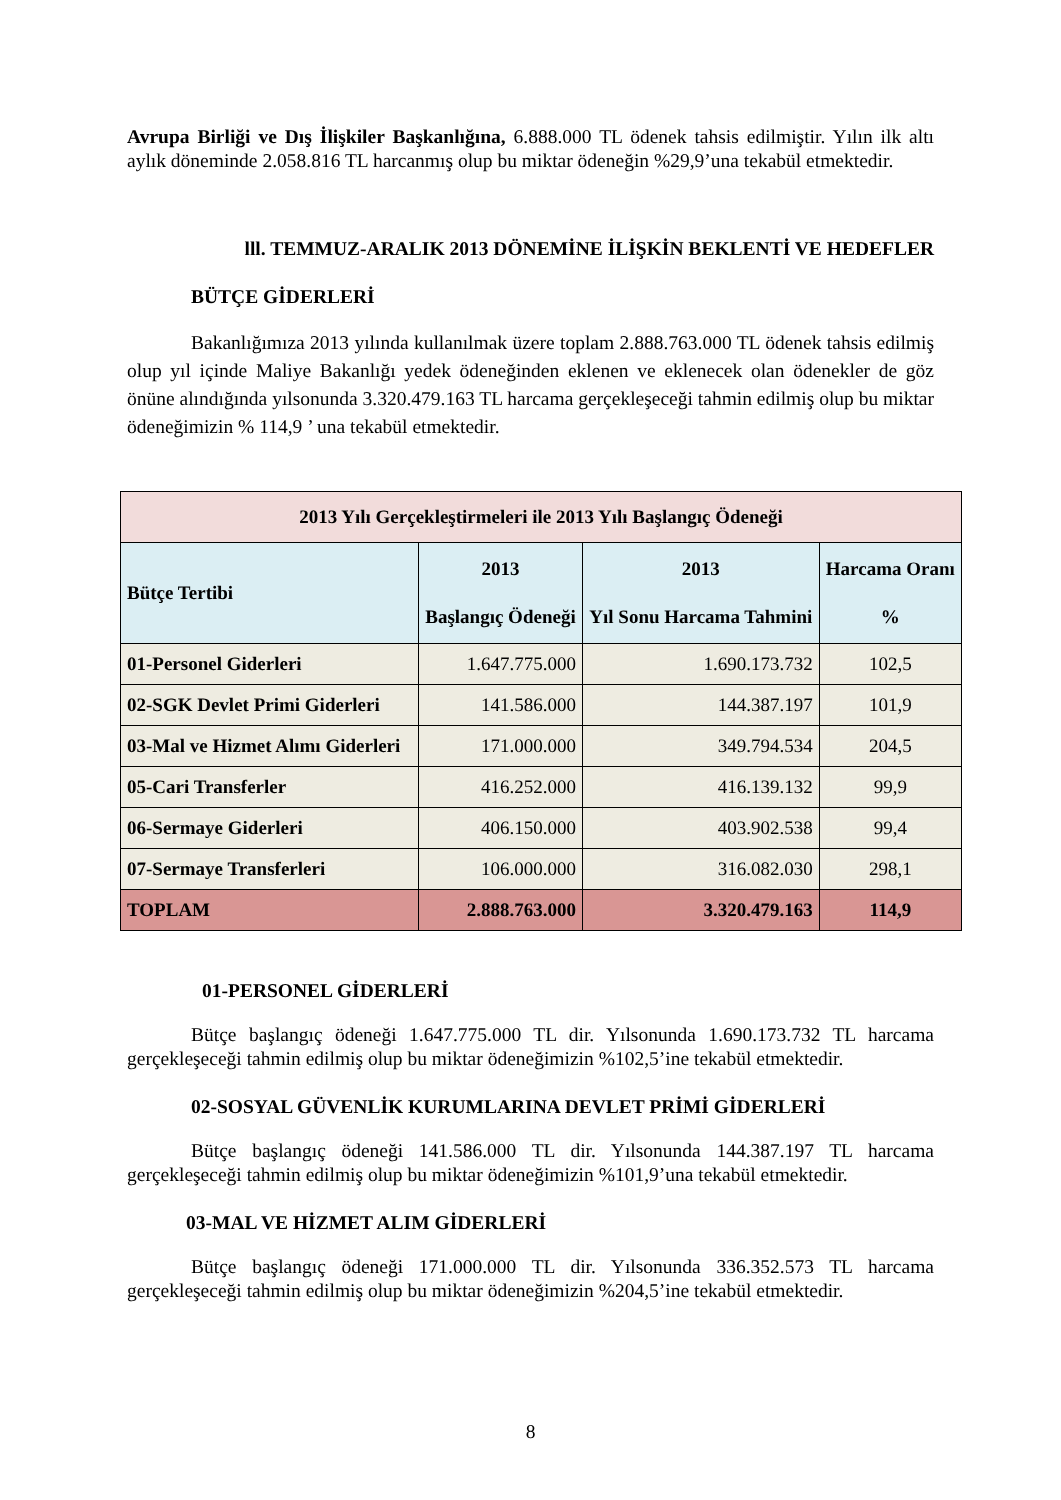Avrupa Birliği ve Dış İlişkiler Başkanlığına, 6.888.000 TL ödenek tahsis edilmiştir. Yılın ilk altı aylık döneminde 2.058.816 TL harcanmış olup bu miktar ödeneğin %29,9’una tekabül etmektedir.
lll. TEMMUZ-ARALIK 2013 DÖNEMİNE İLİŞKİN BEKLENTİ VE HEDEFLER
BÜTÇE GİDERLERİ
Bakanlığımıza 2013 yılında kullanılmak üzere toplam 2.888.763.000 TL ödenek tahsis edilmiş olup yıl içinde Maliye Bakanlığı yedek ödeneğinden eklenen ve eklenecek olan ödenekler de göz önüne alındığında yılsonunda 3.320.479.163 TL harcama gerçekleşeceği tahmin edilmiş olup bu miktar ödeneğimizin % 114,9 ’ una tekabül etmektedir.
| 2013 Yılı Gerçekleştirmeleri ile 2013 Yılı Başlangıç Ödeneği | | | |
| --- | --- | --- | --- |
| Bütçe Tertibi | 2013 Başlangıç Ödeneği | 2013 Yıl Sonu Harcama Tahmini | Harcama Oranı % |
| 01-Personel Giderleri | 1.647.775.000 | 1.690.173.732 | 102,5 |
| 02-SGK Devlet Primi Giderleri | 141.586.000 | 144.387.197 | 101,9 |
| 03-Mal ve Hizmet Alımı Giderleri | 171.000.000 | 349.794.534 | 204,5 |
| 05-Cari Transferler | 416.252.000 | 416.139.132 | 99,9 |
| 06-Sermaye Giderleri | 406.150.000 | 403.902.538 | 99,4 |
| 07-Sermaye Transferleri | 106.000.000 | 316.082.030 | 298,1 |
| TOPLAM | 2.888.763.000 | 3.320.479.163 | 114,9 |
01-PERSONEL GİDERLERİ
Bütçe başlangıç ödeneği 1.647.775.000 TL dir. Yılsonunda 1.690.173.732 TL harcama gerçekleşeceği tahmin edilmiş olup bu miktar ödeneğimizin %102,5’ine tekabül etmektedir.
02-SOSYAL GÜVENLİK KURUMLARINA DEVLET PRİMİ GİDERLERİ
Bütçe başlangıç ödeneği 141.586.000 TL dir. Yılsonunda 144.387.197 TL harcama gerçekleşeceği tahmin edilmiş olup bu miktar ödeneğimizin %101,9’una tekabül etmektedir.
03-MAL VE HİZMET ALIM GİDERLERİ
Bütçe başlangıç ödeneği 171.000.000 TL dir. Yılsonunda 336.352.573 TL harcama gerçekleşeceği tahmin edilmiş olup bu miktar ödeneğimizin %204,5’ine tekabül etmektedir.
8